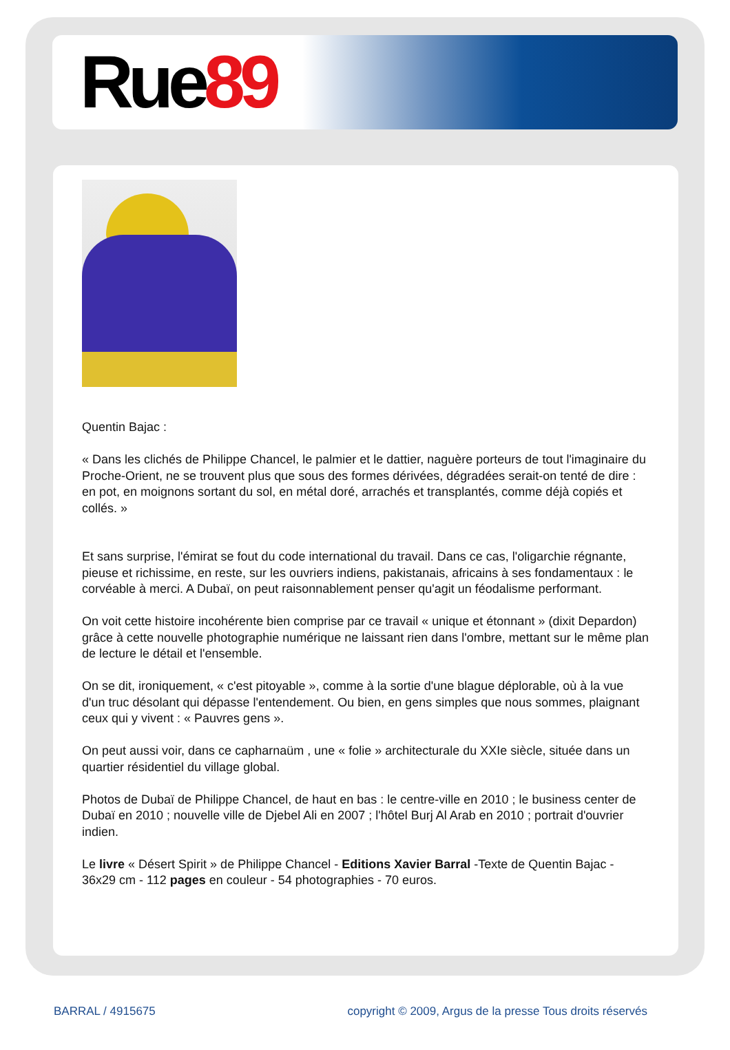Rue89
Quentin Bajac :
« Dans les clichés de Philippe Chancel, le palmier et le dattier, naguère porteurs de tout l'imaginaire du Proche-Orient, ne se trouvent plus que sous des formes dérivées, dégradées serait-on tenté de dire : en pot, en moignons sortant du sol, en métal doré, arrachés et transplantés, comme déjà copiés et collés. »
Et sans surprise, l'émirat se fout du code international du travail. Dans ce cas, l'oligarchie régnante, pieuse et richissime, en reste, sur les ouvriers indiens, pakistanais, africains à ses fondamentaux : le corvéable à merci. A Dubaï, on peut raisonnablement penser qu'agit un féodalisme performant.
On voit cette histoire incohérente bien comprise par ce travail « unique et étonnant » (dixit Depardon) grâce à cette nouvelle photographie numérique ne laissant rien dans l'ombre, mettant sur le même plan de lecture le détail et l'ensemble.
On se dit, ironiquement, « c'est pitoyable », comme à la sortie d'une blague déplorable, où à la vue d'un truc désolant qui dépasse l'entendement. Ou bien, en gens simples que nous sommes, plaignant ceux qui y vivent : « Pauvres gens ».
On peut aussi voir, dans ce capharnaüm , une « folie » architecturale du XXIe siècle, située dans un quartier résidentiel du village global.
Photos de Dubaï de Philippe Chancel, de haut en bas : le centre-ville en 2010 ; le business center de Dubaï en 2010 ; nouvelle ville de Djebel Ali en 2007 ; l'hôtel Burj Al Arab en 2010 ; portrait d'ouvrier indien.
Le livre « Désert Spirit » de Philippe Chancel - Editions Xavier Barral -Texte de Quentin Bajac - 36x29 cm - 112 pages en couleur - 54 photographies - 70 euros.
BARRAL / 4915675 copyright © 2009, Argus de la presse Tous droits réservés